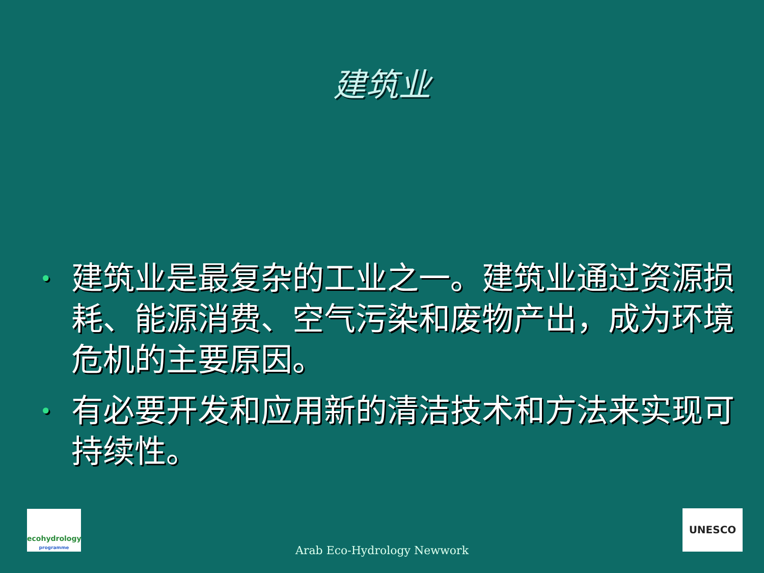建筑业
• 建筑业是最复杂的工业之一。建筑业通过资源损耗、能源消费、空气污染和废物产出，成为环境危机的主要原因。
• 有必要开发和应用新的清洁技术和方法来实现可持续性。
ecohydrology
programme
Arab Eco-Hydrology Newwork
UNESCO